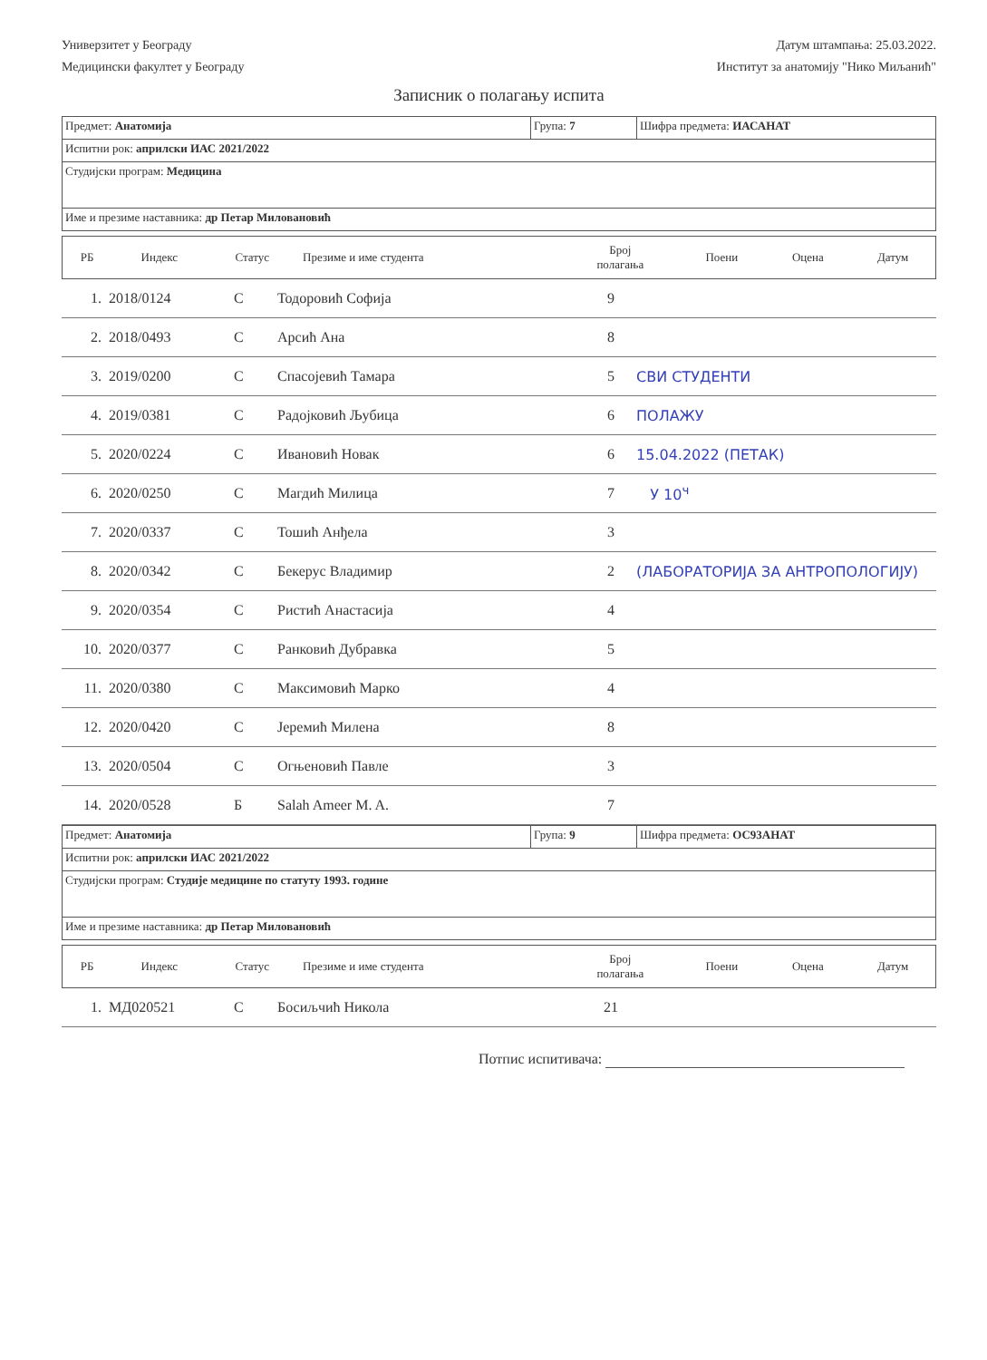Универзитет у Београду
Медицински факултет у Београду
Датум штампања: 25.03.2022.
Институт за анатомију "Нико Миљанић"
Записник о полагању испита
| Предмет: Анатомија | Група: 7 | Шифра предмета: ИАСАНАТ |
| Испитни рок: априлски ИАС 2021/2022 | | |
| Студијски програм: Медицина | | |
| Име и презиме наставника: др Петар Миловановић | | |
| РБ | Индекс | Статус | Презиме и име студента | Број полагања | Поени | Оцена | Датум |
| --- | --- | --- | --- | --- | --- | --- | --- |
| 1. | 2018/0124 | С | Тодоровић Софија | 9 | |
| 2. | 2018/0493 | С | Арсић Ана | 8 | |
| 3. | 2019/0200 | С | Спасојевић Тамара | 5 | СВИ СТУДЕНТИ |
| 4. | 2019/0381 | С | Радојковић Љубица | 6 | ПОЛАЖУ |
| 5. | 2020/0224 | С | Ивановић Новак | 6 | 15.04.2022 (ПЕТАК) |
| 6. | 2020/0250 | С | Магдић Милица | 7 | У 10<sup>ч</sup> |
| 7. | 2020/0337 | С | Тошић Анђела | 3 | |
| 8. | 2020/0342 | С | Бекерус Владимир | 2 | (ЛАБОРАТОРИЈА ЗА АНТРОПОЛОГИЈУ) |
| 9. | 2020/0354 | С | Ристић Анастасија | 4 | |
| 10. | 2020/0377 | С | Ранковић Дубравка | 5 | |
| 11. | 2020/0380 | С | Максимовић Марко | 4 | |
| 12. | 2020/0420 | С | Јеремић Милена | 8 | |
| 13. | 2020/0504 | С | Огњеновић Павле | 3 | |
| 14. | 2020/0528 | Б | Salah Ameer M. A. | 7 | |
| Предмет: Анатомија | Група: 9 | Шифра предмета: ОС93АНАТ |
| Испитни рок: априлски ИАС 2021/2022 | | |
| Студијски програм: Студије медицине по статуту 1993. године | | |
| Име и презиме наставника: др Петар Миловановић | | |
| РБ | Индекс | Статус | Презиме и име студента | Број полагања | Поени | Оцена | Датум |
| --- | --- | --- | --- | --- | --- | --- | --- |
| 1. | МД020521 | С | Босиљчић Никола | 21 | |
Потпис испитивача: